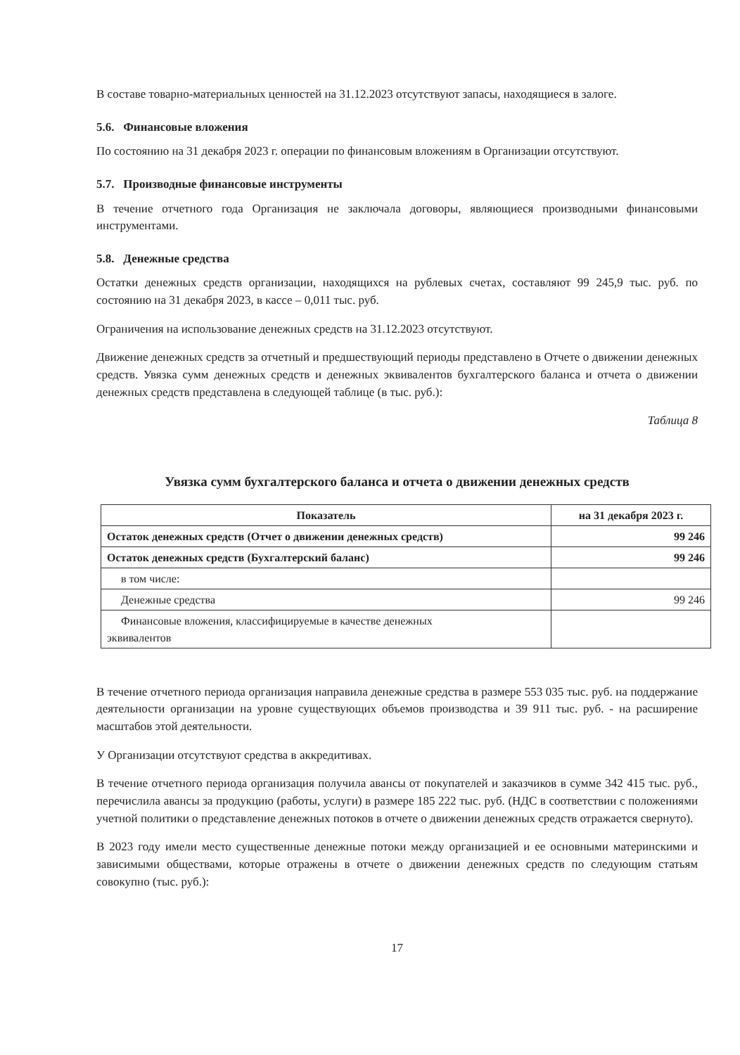В составе товарно-материальных ценностей на 31.12.2023 отсутствуют запасы, находящиеся в залоге.
5.6. Финансовые вложения
По состоянию на 31 декабря 2023 г. операции по финансовым вложениям в Организации отсутствуют.
5.7. Производные финансовые инструменты
В течение отчетного года Организация не заключала договоры, являющиеся производными финансовыми инструментами.
5.8. Денежные средства
Остатки денежных средств организации, находящихся на рублевых счетах, составляют 99 245,9 тыс. руб. по состоянию на 31 декабря 2023, в кассе – 0,011 тыс. руб.
Ограничения на использование денежных средств на 31.12.2023 отсутствуют.
Движение денежных средств за отчетный и предшествующий периоды представлено в Отчете о движении денежных средств. Увязка сумм денежных средств и денежных эквивалентов бухгалтерского баланса и отчета о движении денежных средств представлена в следующей таблице (в тыс. руб.):
Таблица 8
Увязка сумм бухгалтерского баланса и отчета о движении денежных средств
| Показатель | на 31 декабря 2023 г. |
| --- | --- |
| Остаток денежных средств (Отчет о движении денежных средств) | 99 246 |
| Остаток денежных средств (Бухгалтерский баланс) | 99 246 |
| в том числе: | |
| Денежные средства | 99 246 |
| Финансовые вложения, классифицируемые в качестве денежных эквивалентов | |
В течение отчетного периода организация направила денежные средства в размере 553 035 тыс. руб. на поддержание деятельности организации на уровне существующих объемов производства и 39 911 тыс. руб. - на расширение масштабов этой деятельности.
У Организации отсутствуют средства в аккредитивах.
В течение отчетного периода организация получила авансы от покупателей и заказчиков в сумме 342 415 тыс. руб., перечислила авансы за продукцию (работы, услуги) в размере 185 222 тыс. руб. (НДС в соответствии с положениями учетной политики о представление денежных потоков в отчете о движении денежных средств отражается свернуто).
В 2023 году имели место существенные денежные потоки между организацией и ее основными материнскими и зависимыми обществами, которые отражены в отчете о движении денежных средств по следующим статьям совокупно (тыс. руб.):
17